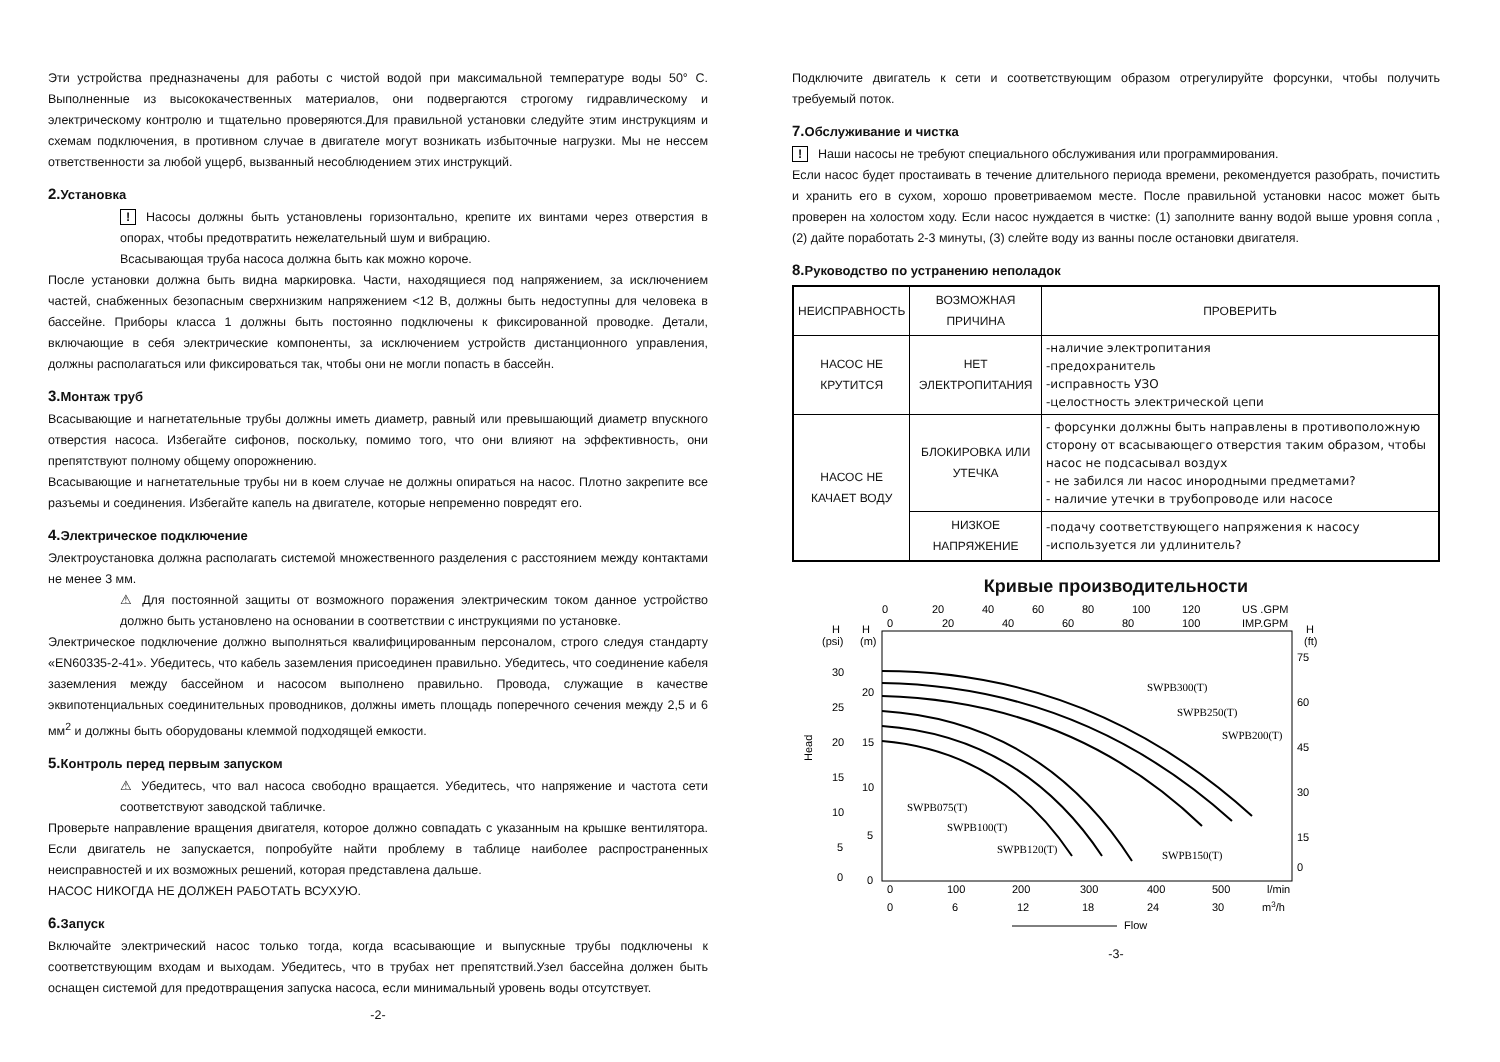Эти устройства предназначены для работы с чистой водой при максимальной температуре воды 50° С. Выполненные из высококачественных материалов, они подвергаются строгому гидравлическому и электрическому контролю и тщательно проверяются.Для правильной установки следуйте этим инструкциям и схемам подключения, в противном случае в двигателе могут возникать избыточные нагрузки. Мы не нессем ответственности за любой ущерб, вызванный несоблюдением этих инструкций.
2. Установка
! Насосы должны быть установлены горизонтально, крепите их винтами через отверстия в опорах, чтобы предотвратить нежелательный шум и вибрацию.
Всасывающая труба насоса должна быть как можно короче.
После установки должна быть видна маркировка. Части, находящиеся под напряжением, за исключением частей, снабженных безопасным сверхнизким напряжением <12 В, должны быть недоступны для человека в бассейне. Приборы класса 1 должны быть постоянно подключены к фиксированной проводке. Детали, включающие в себя электрические компоненты, за исключением устройств дистанционного управления, должны располагаться или фиксироваться так, чтобы они не могли попасть в бассейн.
3. Монтаж труб
Всасывающие и нагнетательные трубы должны иметь диаметр, равный или превышающий диаметр впускного отверстия насоса. Избегайте сифонов, поскольку, помимо того, что они влияют на эффективность, они препятствуют полному общему опорожнению.
Всасывающие и нагнетательные трубы ни в коем случае не должны опираться на насос. Плотно закрепите все разъемы и соединения. Избегайте капель на двигателе, которые непременно повредят его.
4. Электрическое подключение
Электроустановка должна располагать системой множественного разделения с расстоянием между контактами не менее 3 мм.
⚠ Для постоянной защиты от возможного поражения электрическим током данное устройство должно быть установлено на основании в соответствии с инструкциями по установке.
Электрическое подключение должно выполняться квалифицированным персоналом, строго следуя стандарту «EN60335-2-41». Убедитесь, что кабель заземления присоединен правильно. Убедитесь, что соединение кабеля заземления между бассейном и насосом выполнено правильно. Провода, служащие в качестве эквипотенциальных соединительных проводников, должны иметь площадь поперечного сечения между 2,5 и 6 мм<sup>2</sup> и должны быть оборудованы клеммой подходящей емкости.
5. Контроль перед первым запуском
⚠ Убедитесь, что вал насоса свободно вращается. Убедитесь, что напряжение и частота сети соответствуют заводской табличке.
Проверьте направление вращения двигателя, которое должно совпадать с указанным на крышке вентилятора. Если двигатель не запускается, попробуйте найти проблему в таблице наиболее распространенных неисправностей и их возможных решений, которая представлена дальше.
НАСОС НИКОГДА НЕ ДОЛЖЕН РАБОТАТЬ ВСУХУЮ.
6. Запуск
Включайте электрический насос только тогда, когда всасывающие и выпускные трубы подключены к соответствующим входам и выходам. Убедитесь, что в трубах нет препятствий.Узел бассейна должен быть оснащен системой для предотвращения запуска насоса, если минимальный уровень воды отсутствует.
-2-
Подключите двигатель к сети и соответствующим образом отрегулируйте форсунки, чтобы получить требуемый поток.
7. Обслуживание и чистка
! Наши насосы не требуют специального обслуживания или программирования.
Если насос будет простаивать в течение длительного периода времени, рекомендуется разобрать, почистить и хранить его в сухом, хорошо проветриваемом месте. После правильной установки насос может быть проверен на холостом ходу. Если насос нуждается в чистке: (1) заполните ванну водой выше уровня сопла , (2) дайте поработать 2-3 минуты, (3) слейте воду из ванны после остановки двигателя.
8. Руководство по устранению неполадок
| НЕИСПРАВНОСТЬ | ВОЗМОЖНАЯ ПРИЧИНА | ПРОВЕРИТЬ |
| --- | --- | --- |
| НАСОС НЕ КРУТИТСЯ | НЕТ ЭЛЕКТРОПИТАНИЯ | -наличие электропитания -предохранитель -исправность УЗО -целостность электрической цепи |
| НАСОС НЕ КАЧАЕТ ВОДУ | БЛОКИРОВКА ИЛИ УТЕЧКА | - форсунки должны быть направлены в противоположную сторону от всасывающего отверстия таким образом, чтобы насос не подсасывал воздух - не забился ли насос инородными предметами? - наличие утечки в трубопроводе или насосе |
| | НИЗКОЕ НАПРЯЖЕНИЕ | -подачу соответствующего напряжения к насосу -используется ли удлинитель? |
Кривые производительности
0
20
40
60
80
100
120
US .GPM
0
20
40
60
80
100
IMP.GPM
H
H
H
(psi)
(m)
(ft)
30
25
20
15
10
5
0
20
15
10
5
0
75
60
45
30
15
0
Head
SWPB300(T)
SWPB250(T)
SWPB200(T)
SWPB075(T)
SWPB100(T)
SWPB120(T)
SWPB150(T)
0
100
200
300
400
500
l/min
0
6
12
18
24
30
m3/h
Flow
-3-